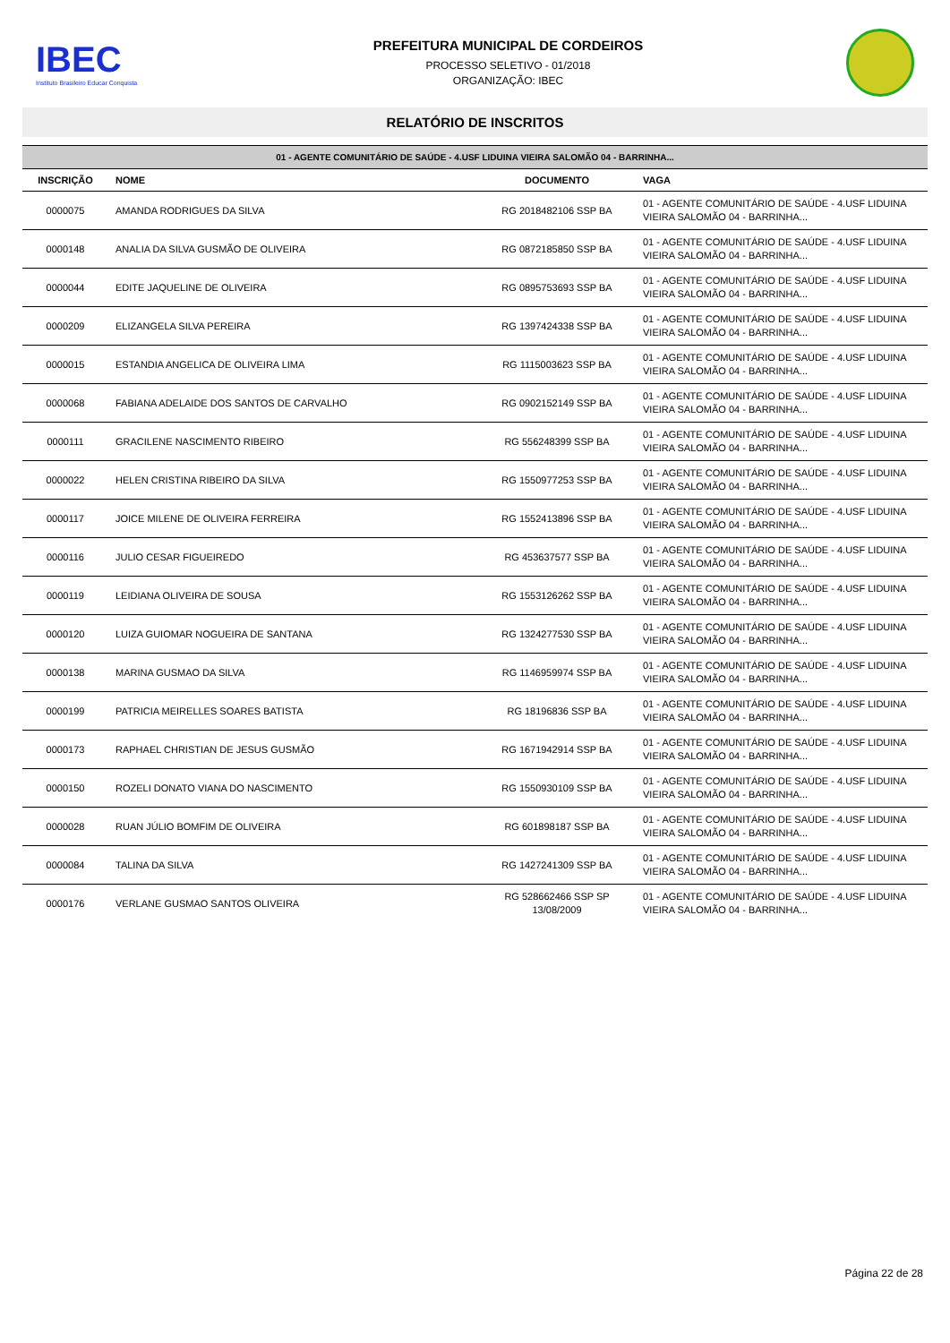IBEC
Instituto Brasileiro Educar Conquista
PREFEITURA MUNICIPAL DE CORDEIROS
PROCESSO SELETIVO - 01/2018
ORGANIZAÇÃO: IBEC
RELATÓRIO DE INSCRITOS
| 01 - AGENTE COMUNITÁRIO DE SAÚDE - 4.USF LIDUINA VIEIRA SALOMÃO 04 - BARRINHA... | | | |
| --- | --- | --- | --- |
| INSCRIÇÃO | NOME | DOCUMENTO | VAGA |
| 0000075 | AMANDA RODRIGUES DA SILVA | RG 2018482106 SSP BA | 01 - AGENTE COMUNITÁRIO DE SAÚDE - 4.USF LIDUINA VIEIRA SALOMÃO 04 - BARRINHA... |
| 0000148 | ANALIA DA SILVA GUSMÃO DE OLIVEIRA | RG 0872185850 SSP BA | 01 - AGENTE COMUNITÁRIO DE SAÚDE - 4.USF LIDUINA VIEIRA SALOMÃO 04 - BARRINHA... |
| 0000044 | EDITE JAQUELINE DE OLIVEIRA | RG 0895753693 SSP BA | 01 - AGENTE COMUNITÁRIO DE SAÚDE - 4.USF LIDUINA VIEIRA SALOMÃO 04 - BARRINHA... |
| 0000209 | ELIZANGELA SILVA PEREIRA | RG 1397424338 SSP BA | 01 - AGENTE COMUNITÁRIO DE SAÚDE - 4.USF LIDUINA VIEIRA SALOMÃO 04 - BARRINHA... |
| 0000015 | ESTANDIA ANGELICA DE OLIVEIRA LIMA | RG 1115003623 SSP BA | 01 - AGENTE COMUNITÁRIO DE SAÚDE - 4.USF LIDUINA VIEIRA SALOMÃO 04 - BARRINHA... |
| 0000068 | FABIANA ADELAIDE DOS SANTOS DE CARVALHO | RG 0902152149 SSP BA | 01 - AGENTE COMUNITÁRIO DE SAÚDE - 4.USF LIDUINA VIEIRA SALOMÃO 04 - BARRINHA... |
| 0000111 | GRACILENE NASCIMENTO RIBEIRO | RG 556248399 SSP BA | 01 - AGENTE COMUNITÁRIO DE SAÚDE - 4.USF LIDUINA VIEIRA SALOMÃO 04 - BARRINHA... |
| 0000022 | HELEN CRISTINA RIBEIRO DA SILVA | RG 1550977253 SSP BA | 01 - AGENTE COMUNITÁRIO DE SAÚDE - 4.USF LIDUINA VIEIRA SALOMÃO 04 - BARRINHA... |
| 0000117 | JOICE MILENE DE OLIVEIRA FERREIRA | RG 1552413896 SSP BA | 01 - AGENTE COMUNITÁRIO DE SAÚDE - 4.USF LIDUINA VIEIRA SALOMÃO 04 - BARRINHA... |
| 0000116 | JULIO CESAR FIGUEIREDO | RG 453637577 SSP BA | 01 - AGENTE COMUNITÁRIO DE SAÚDE - 4.USF LIDUINA VIEIRA SALOMÃO 04 - BARRINHA... |
| 0000119 | LEIDIANA OLIVEIRA DE SOUSA | RG 1553126262 SSP BA | 01 - AGENTE COMUNITÁRIO DE SAÚDE - 4.USF LIDUINA VIEIRA SALOMÃO 04 - BARRINHA... |
| 0000120 | LUIZA GUIOMAR NOGUEIRA DE SANTANA | RG 1324277530 SSP BA | 01 - AGENTE COMUNITÁRIO DE SAÚDE - 4.USF LIDUINA VIEIRA SALOMÃO 04 - BARRINHA... |
| 0000138 | MARINA GUSMAO DA SILVA | RG 1146959974 SSP BA | 01 - AGENTE COMUNITÁRIO DE SAÚDE - 4.USF LIDUINA VIEIRA SALOMÃO 04 - BARRINHA... |
| 0000199 | PATRICIA MEIRELLES SOARES BATISTA | RG 18196836 SSP BA | 01 - AGENTE COMUNITÁRIO DE SAÚDE - 4.USF LIDUINA VIEIRA SALOMÃO 04 - BARRINHA... |
| 0000173 | RAPHAEL CHRISTIAN DE JESUS GUSMÃO | RG 1671942914 SSP BA | 01 - AGENTE COMUNITÁRIO DE SAÚDE - 4.USF LIDUINA VIEIRA SALOMÃO 04 - BARRINHA... |
| 0000150 | ROZELI DONATO VIANA DO NASCIMENTO | RG 1550930109 SSP BA | 01 - AGENTE COMUNITÁRIO DE SAÚDE - 4.USF LIDUINA VIEIRA SALOMÃO 04 - BARRINHA... |
| 0000028 | RUAN JÚLIO BOMFIM DE OLIVEIRA | RG 601898187 SSP BA | 01 - AGENTE COMUNITÁRIO DE SAÚDE - 4.USF LIDUINA VIEIRA SALOMÃO 04 - BARRINHA... |
| 0000084 | TALINA DA SILVA | RG 1427241309 SSP BA | 01 - AGENTE COMUNITÁRIO DE SAÚDE - 4.USF LIDUINA VIEIRA SALOMÃO 04 - BARRINHA... |
| 0000176 | VERLANE GUSMAO SANTOS OLIVEIRA | RG 528662466 SSP SP 13/08/2009 | 01 - AGENTE COMUNITÁRIO DE SAÚDE - 4.USF LIDUINA VIEIRA SALOMÃO 04 - BARRINHA... |
Página 22 de 28